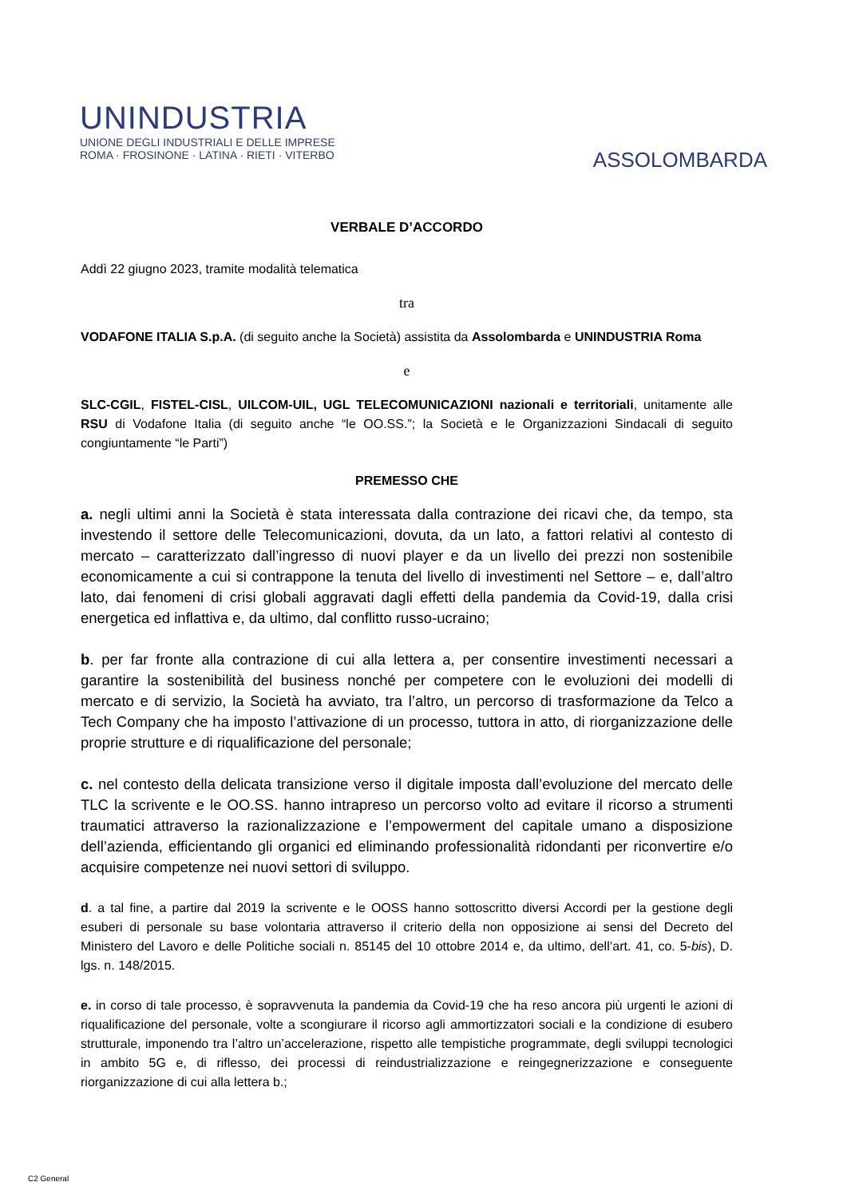UNINDUSTRIA
UNIONE DEGLI INDUSTRIALI E DELLE IMPRESE
ROMA · FROSINONE · LATINA · RIETI · VITERBO
ASSOLOMBARDA
VERBALE D’ACCORDO
Addì 22 giugno 2023, tramite modalità telematica
tra
VODAFONE ITALIA S.p.A. (di seguito anche la Società) assistita da Assolombarda e UNINDUSTRIA Roma
e
SLC-CGIL, FISTEL-CISL, UILCOM-UIL, UGL TELECOMUNICAZIONI nazionali e territoriali, unitamente alle RSU di Vodafone Italia (di seguito anche “le OO.SS.”; la Società e le Organizzazioni Sindacali di seguito congiuntamente “le Parti”)
PREMESSO CHE
a. negli ultimi anni la Società è stata interessata dalla contrazione dei ricavi che, da tempo, sta investendo il settore delle Telecomunicazioni, dovuta, da un lato, a fattori relativi al contesto di mercato – caratterizzato dall’ingresso di nuovi player e da un livello dei prezzi non sostenibile economicamente a cui si contrappone la tenuta del livello di investimenti nel Settore – e, dall’altro lato, dai fenomeni di crisi globali aggravati dagli effetti della pandemia da Covid-19, dalla crisi energetica ed inflattiva e, da ultimo, dal conflitto russo-ucraino;
b. per far fronte alla contrazione di cui alla lettera a, per consentire investimenti necessari a garantire la sostenibilità del business nonché per competere con le evoluzioni dei modelli di mercato e di servizio, la Società ha avviato, tra l’altro, un percorso di trasformazione da Telco a Tech Company che ha imposto l’attivazione di un processo, tuttora in atto, di riorganizzazione delle proprie strutture e di riqualificazione del personale;
c. nel contesto della delicata transizione verso il digitale imposta dall’evoluzione del mercato delle TLC la scrivente e le OO.SS. hanno intrapreso un percorso volto ad evitare il ricorso a strumenti traumatici attraverso la razionalizzazione e l’empowerment del capitale umano a disposizione dell’azienda, efficientando gli organici ed eliminando professionalità ridondanti per riconvertire e/o acquisire competenze nei nuovi settori di sviluppo.
d. a tal fine, a partire dal 2019 la scrivente e le OOSS hanno sottoscritto diversi Accordi per la gestione degli esuberi di personale su base volontaria attraverso il criterio della non opposizione ai sensi del Decreto del Ministero del Lavoro e delle Politiche sociali n. 85145 del 10 ottobre 2014 e, da ultimo, dell’art. 41, co. 5-bis), D. lgs. n. 148/2015.
e. in corso di tale processo, è sopravvenuta la pandemia da Covid-19 che ha reso ancora più urgenti le azioni di riqualificazione del personale, volte a scongiurare il ricorso agli ammortizzatori sociali e la condizione di esubero strutturale, imponendo tra l’altro un’accelerazione, rispetto alle tempistiche programmate, degli sviluppi tecnologici in ambito 5G e, di riflesso, dei processi di reindustrializzazione e reingegnerizzazione e conseguente riorganizzazione di cui alla lettera b.;
C2 General